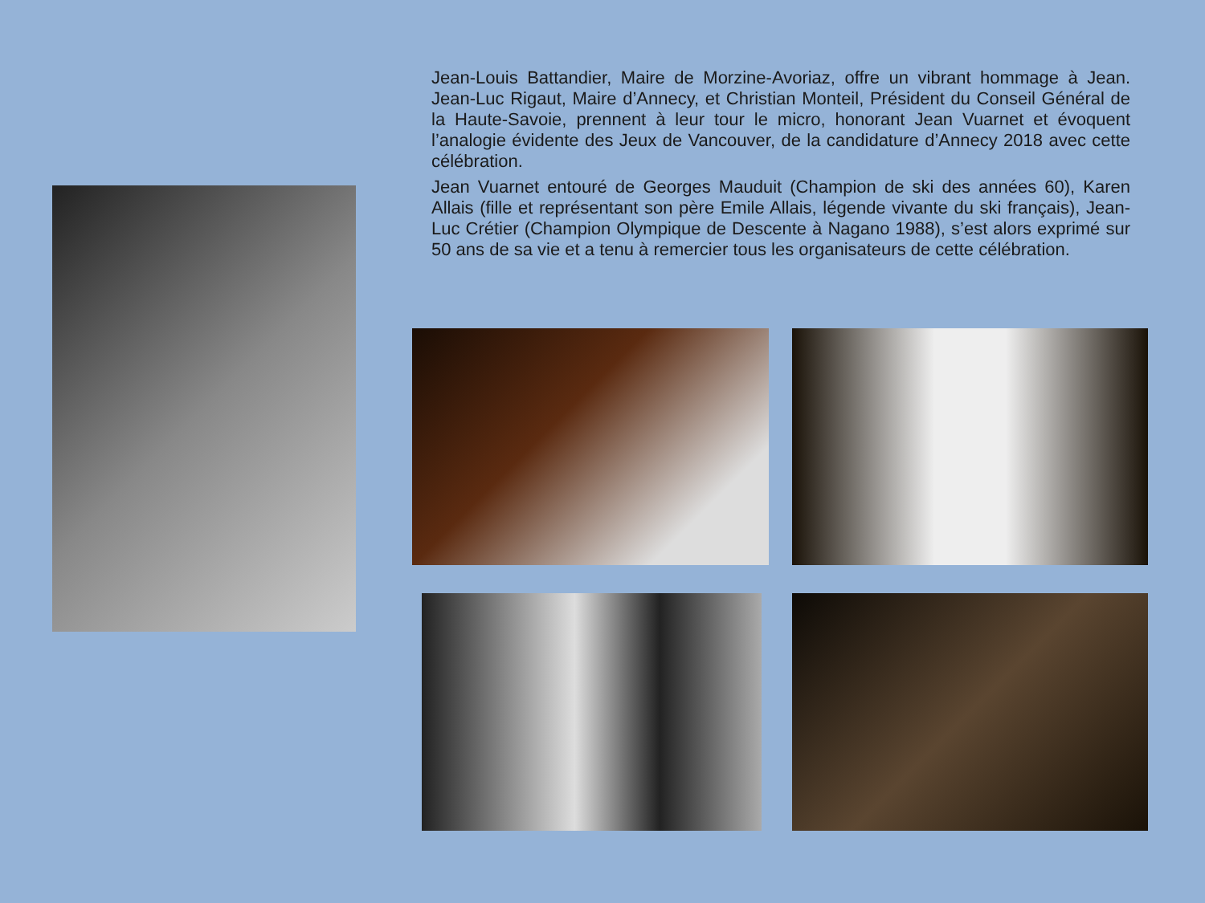Jean-Louis Battandier, Maire de Morzine-Avoriaz, offre un vibrant hommage à Jean. Jean-Luc Rigaut, Maire d’Annecy, et Christian Monteil, Président du Conseil Général de la Haute-Savoie, prennent à leur tour le micro, honorant Jean Vuarnet et évoquent l’analogie évidente des Jeux de Vancouver, de la candidature d’Annecy 2018 avec cette célébration.
Jean Vuarnet entouré de Georges Mauduit (Champion de ski des années 60), Karen Allais (fille et représentant son père Emile Allais, légende vivante du ski français), Jean-Luc Crétier (Champion Olympique de Descente à Nagano 1988), s’est alors exprimé sur 50 ans de sa vie et a tenu à remercier tous les organisateurs de cette célébration.